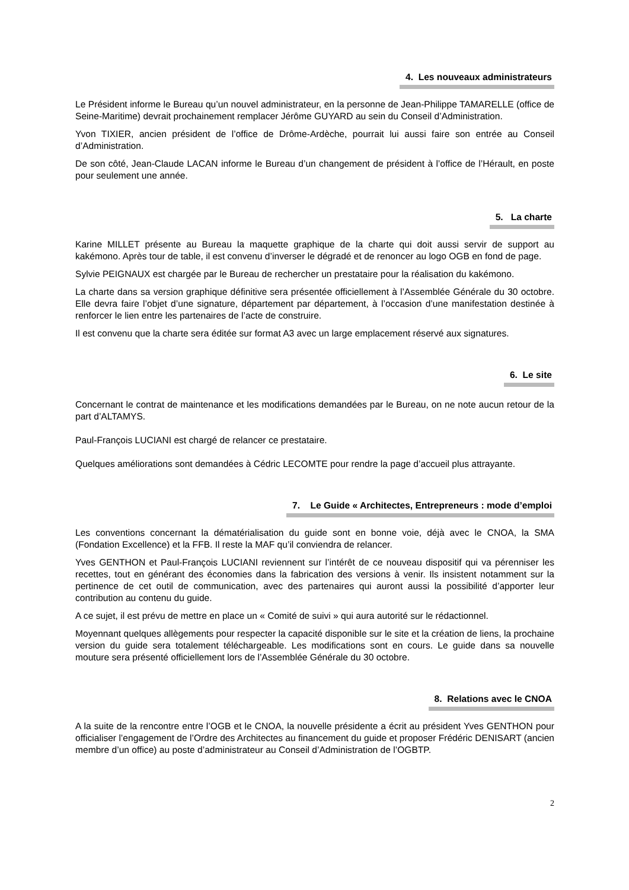4. Les nouveaux administrateurs
Le Président informe le Bureau qu’un nouvel administrateur, en la personne de Jean-Philippe TAMARELLE (office de Seine-Maritime) devrait prochainement remplacer Jérôme GUYARD au sein du Conseil d’Administration.
Yvon TIXIER, ancien président de l’office de Drôme-Ardèche, pourrait lui aussi faire son entrée au Conseil d’Administration.
De son côté, Jean-Claude LACAN informe le Bureau d’un changement de président à l’office de l’Hérault, en poste pour seulement une année.
5. La charte
Karine MILLET présente au Bureau la maquette graphique de la charte qui doit aussi servir de support au kakémono. Après tour de table, il est convenu d’inverser le dégradé et de renoncer au logo OGB en fond de page.
Sylvie PEIGNAUX est chargée par le Bureau de rechercher un prestataire pour la réalisation du kakémono.
La charte dans sa version graphique définitive sera présentée officiellement à l’Assemblée Générale du 30 octobre. Elle devra faire l’objet d’une signature, département par département, à l’occasion d’une manifestation destinée à renforcer le lien entre les partenaires de l’acte de construire.
Il est convenu que la charte sera éditée sur format A3 avec un large emplacement réservé aux signatures.
6. Le site
Concernant le contrat de maintenance et les modifications demandées par le Bureau, on ne note aucun retour de la part d’ALTAMYS.
Paul-François LUCIANI est chargé de relancer ce prestataire.
Quelques améliorations sont demandées à Cédric LECOMTE pour rendre la page d’accueil plus attrayante.
7. Le Guide « Architectes, Entrepreneurs : mode d’emploi
Les conventions concernant la dématérialisation du guide sont en bonne voie, déjà avec le CNOA, la SMA (Fondation Excellence) et la FFB. Il reste la MAF qu’il conviendra de relancer.
Yves GENTHON et Paul-François LUCIANI reviennent sur l’intérêt de ce nouveau dispositif qui va pérenniser les recettes, tout en générant des économies dans la fabrication des versions à venir. Ils insistent notamment sur la pertinence de cet outil de communication, avec des partenaires qui auront aussi la possibilité d’apporter leur contribution au contenu du guide.
A ce sujet, il est prévu de mettre en place un « Comité de suivi » qui aura autorité sur le rédactionnel.
Moyennant quelques allègements pour respecter la capacité disponible sur le site et la création de liens, la prochaine version du guide sera totalement téléchargeable. Les modifications sont en cours. Le guide dans sa nouvelle mouture sera présenté officiellement lors de l’Assemblée Générale du 30 octobre.
8. Relations avec le CNOA
A la suite de la rencontre entre l’OGB et le CNOA, la nouvelle présidente a écrit au président Yves GENTHON pour officialiser l’engagement de l’Ordre des Architectes au financement du guide et proposer Frédéric DENISART (ancien membre d’un office) au poste d’administrateur au Conseil d’Administration de l’OGBTP.
2